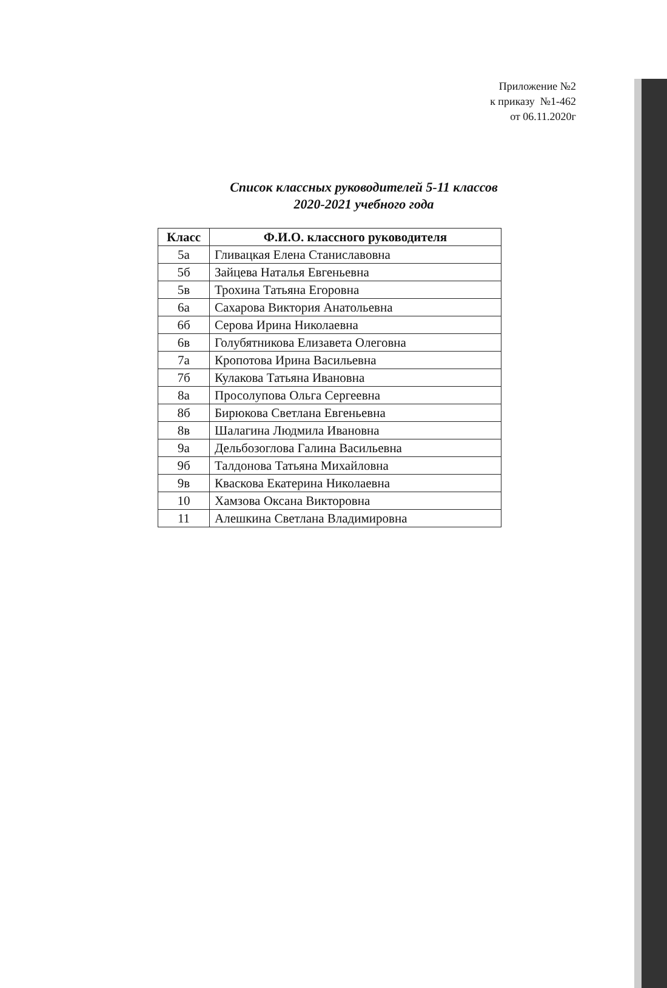Приложение №2
к приказу №1-462
от 06.11.2020г
Список классных руководителей 5-11 классов
2020-2021 учебного года
| Класс | Ф.И.О. классного руководителя |
| --- | --- |
| 5а | Гливацкая Елена Станиславовна |
| 5б | Зайцева Наталья Евгеньевна |
| 5в | Трохина Татьяна Егоровна |
| 6а | Сахарова Виктория Анатольевна |
| 6б | Серова Ирина Николаевна |
| 6в | Голубятникова Елизавета Олеговна |
| 7а | Кропотова Ирина Васильевна |
| 7б | Кулакова Татьяна Ивановна |
| 8а | Просолупова Ольга Сергеевна |
| 8б | Бирюкова Светлана Евгеньевна |
| 8в | Шалагина Людмила Ивановна |
| 9а | Дельбозоглова Галина Васильевна |
| 9б | Талдонова Татьяна Михайловна |
| 9в | Кваскова Екатерина Николаевна |
| 10 | Хамзова Оксана Викторовна |
| 11 | Алешкина Светлана Владимировна |